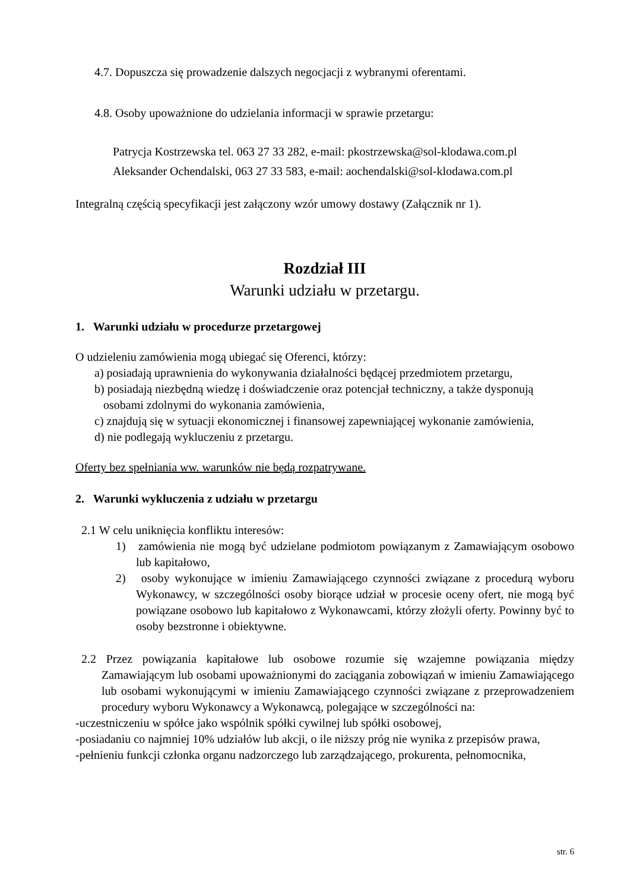4.7. Dopuszcza się prowadzenie dalszych negocjacji z wybranymi oferentami.
4.8. Osoby upoważnione do udzielania informacji w sprawie przetargu:
Patrycja Kostrzewska tel. 063 27 33 282, e-mail: pkostrzewska@sol-klodawa.com.pl
Aleksander Ochendalski, 063 27 33 583, e-mail: aochendalski@sol-klodawa.com.pl
Integralną częścią specyfikacji jest załączony wzór umowy dostawy (Załącznik nr 1).
Rozdział III
Warunki udziału w przetargu.
1. Warunki udziału w procedurze przetargowej
O udzieleniu zamówienia mogą ubiegać się Oferenci, którzy:
a) posiadają uprawnienia do wykonywania działalności będącej przedmiotem przetargu,
b) posiadają niezbędną wiedzę i doświadczenie oraz potencjał techniczny, a także dysponują
osobami zdolnymi do wykonania zamówienia,
c) znajdują się w sytuacji ekonomicznej i finansowej zapewniającej wykonanie zamówienia,
d) nie podlegają wykluczeniu z przetargu.
Oferty bez spełniania ww. warunków nie będą rozpatrywane.
2. Warunki wykluczenia z udziału w przetargu
2.1 W celu uniknięcia konfliktu interesów:
1) zamówienia nie mogą być udzielane podmiotom powiązanym z Zamawiającym osobowo lub kapitałowo,
2) osoby wykonujące w imieniu Zamawiającego czynności związane z procedurą wyboru Wykonawcy, w szczególności osoby biorące udział w procesie oceny ofert, nie mogą być powiązane osobowo lub kapitałowo z Wykonawcami, którzy złożyli oferty. Powinny być to osoby bezstronne i obiektywne.
2.2 Przez powiązania kapitałowe lub osobowe rozumie się wzajemne powiązania między Zamawiającym lub osobami upoważnionymi do zaciągania zobowiązań w imieniu Zamawiającego lub osobami wykonującymi w imieniu Zamawiającego czynności związane z przeprowadzeniem procedury wyboru Wykonawcy a Wykonawcą, polegające w szczególności na:
-uczestniczeniu w spółce jako wspólnik spółki cywilnej lub spółki osobowej,
-posiadaniu co najmniej 10% udziałów lub akcji, o ile niższy próg nie wynika z przepisów prawa,
-pełnieniu funkcji członka organu nadzorczego lub zarządzającego, prokurenta, pełnomocnika,
str. 6